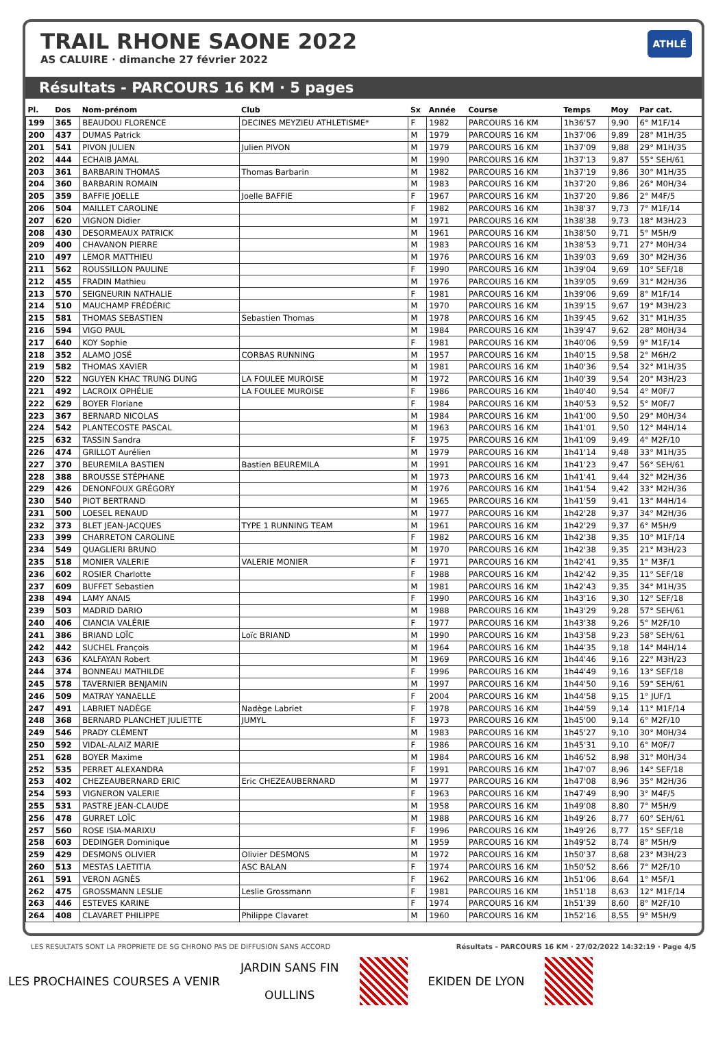TRAIL RHONE SAONE 2022
AS CALUIRE · dimanche 27 février 2022
ATHLÉ
Résultats - PARCOURS 16 KM · 5 pages
| Pl. | Dos | Nom-prénom | Club | Sx | Année | Course | Temps | Moy | Par cat. |
| --- | --- | --- | --- | --- | --- | --- | --- | --- | --- |
| 199 | 365 | BEAUDOU FLORENCE | DECINES MEYZIEU ATHLETISME* | F | 1982 | PARCOURS 16 KM | 1h36'57 | 9,90 | 6° M1F/14 |
| 200 | 437 | DUMAS Patrick | | M | 1979 | PARCOURS 16 KM | 1h37'06 | 9,89 | 28° M1H/35 |
| 201 | 541 | PIVON JULIEN | Julien PIVON | M | 1979 | PARCOURS 16 KM | 1h37'09 | 9,88 | 29° M1H/35 |
| 202 | 444 | ECHAIB JAMAL | | M | 1990 | PARCOURS 16 KM | 1h37'13 | 9,87 | 55° SEH/61 |
| 203 | 361 | BARBARIN THOMAS | Thomas Barbarin | M | 1982 | PARCOURS 16 KM | 1h37'19 | 9,86 | 30° M1H/35 |
| 204 | 360 | BARBARIN ROMAIN | | M | 1983 | PARCOURS 16 KM | 1h37'20 | 9,86 | 26° M0H/34 |
| 205 | 359 | BAFFIE JOELLE | Joelle BAFFIE | F | 1967 | PARCOURS 16 KM | 1h37'20 | 9,86 | 2° M4F/5 |
| 206 | 504 | MAILLET CAROLINE | | F | 1982 | PARCOURS 16 KM | 1h38'37 | 9,73 | 7° M1F/14 |
| 207 | 620 | VIGNON Didier | | M | 1971 | PARCOURS 16 KM | 1h38'38 | 9,73 | 18° M3H/23 |
| 208 | 430 | DESORMEAUX PATRICK | | M | 1961 | PARCOURS 16 KM | 1h38'50 | 9,71 | 5° M5H/9 |
| 209 | 400 | CHAVANON PIERRE | | M | 1983 | PARCOURS 16 KM | 1h38'53 | 9,71 | 27° M0H/34 |
| 210 | 497 | LEMOR MATTHIEU | | M | 1976 | PARCOURS 16 KM | 1h39'03 | 9,69 | 30° M2H/36 |
| 211 | 562 | ROUSSILLON PAULINE | | F | 1990 | PARCOURS 16 KM | 1h39'04 | 9,69 | 10° SEF/18 |
| 212 | 455 | FRADIN Mathieu | | M | 1976 | PARCOURS 16 KM | 1h39'05 | 9,69 | 31° M2H/36 |
| 213 | 570 | SEIGNEURIN NATHALIE | | F | 1981 | PARCOURS 16 KM | 1h39'06 | 9,69 | 8° M1F/14 |
| 214 | 510 | MAUCHAMP FRÉDÉRIC | | M | 1970 | PARCOURS 16 KM | 1h39'15 | 9,67 | 19° M3H/23 |
| 215 | 581 | THOMAS SEBASTIEN | Sebastien Thomas | M | 1978 | PARCOURS 16 KM | 1h39'45 | 9,62 | 31° M1H/35 |
| 216 | 594 | VIGO PAUL | | M | 1984 | PARCOURS 16 KM | 1h39'47 | 9,62 | 28° M0H/34 |
| 217 | 640 | KOY Sophie | | F | 1981 | PARCOURS 16 KM | 1h40'06 | 9,59 | 9° M1F/14 |
| 218 | 352 | ALAMO JOSÉ | CORBAS RUNNING | M | 1957 | PARCOURS 16 KM | 1h40'15 | 9,58 | 2° M6H/2 |
| 219 | 582 | THOMAS XAVIER | | M | 1981 | PARCOURS 16 KM | 1h40'36 | 9,54 | 32° M1H/35 |
| 220 | 522 | NGUYEN KHAC TRUNG DUNG | LA FOULEE MUROISE | M | 1972 | PARCOURS 16 KM | 1h40'39 | 9,54 | 20° M3H/23 |
| 221 | 492 | LACROIX OPHÉLIE | LA FOULEE MUROISE | F | 1986 | PARCOURS 16 KM | 1h40'40 | 9,54 | 4° M0F/7 |
| 222 | 629 | BOYER Floriane | | F | 1984 | PARCOURS 16 KM | 1h40'53 | 9,52 | 5° M0F/7 |
| 223 | 367 | BERNARD NICOLAS | | M | 1984 | PARCOURS 16 KM | 1h41'00 | 9,50 | 29° M0H/34 |
| 224 | 542 | PLANTECOSTE PASCAL | | M | 1963 | PARCOURS 16 KM | 1h41'01 | 9,50 | 12° M4H/14 |
| 225 | 632 | TASSIN Sandra | | F | 1975 | PARCOURS 16 KM | 1h41'09 | 9,49 | 4° M2F/10 |
| 226 | 474 | GRILLOT Aurélien | | M | 1979 | PARCOURS 16 KM | 1h41'14 | 9,48 | 33° M1H/35 |
| 227 | 370 | BEUREMILA BASTIEN | Bastien BEUREMILA | M | 1991 | PARCOURS 16 KM | 1h41'23 | 9,47 | 56° SEH/61 |
| 228 | 388 | BROUSSE STÉPHANE | | M | 1973 | PARCOURS 16 KM | 1h41'41 | 9,44 | 32° M2H/36 |
| 229 | 426 | DENONFOUX GRÉGORY | | M | 1976 | PARCOURS 16 KM | 1h41'54 | 9,42 | 33° M2H/36 |
| 230 | 540 | PIOT BERTRAND | | M | 1965 | PARCOURS 16 KM | 1h41'59 | 9,41 | 13° M4H/14 |
| 231 | 500 | LOESEL RENAUD | | M | 1977 | PARCOURS 16 KM | 1h42'28 | 9,37 | 34° M2H/36 |
| 232 | 373 | BLET JEAN-JACQUES | TYPE 1 RUNNING TEAM | M | 1961 | PARCOURS 16 KM | 1h42'29 | 9,37 | 6° M5H/9 |
| 233 | 399 | CHARRETON CAROLINE | | F | 1982 | PARCOURS 16 KM | 1h42'38 | 9,35 | 10° M1F/14 |
| 234 | 549 | QUAGLIERI BRUNO | | M | 1970 | PARCOURS 16 KM | 1h42'38 | 9,35 | 21° M3H/23 |
| 235 | 518 | MONIER VALERIE | VALERIE MONIER | F | 1971 | PARCOURS 16 KM | 1h42'41 | 9,35 | 1° M3F/1 |
| 236 | 602 | ROSIER Charlotte | | F | 1988 | PARCOURS 16 KM | 1h42'42 | 9,35 | 11° SEF/18 |
| 237 | 609 | BUFFET Sebastien | | M | 1981 | PARCOURS 16 KM | 1h42'43 | 9,35 | 34° M1H/35 |
| 238 | 494 | LAMY ANAIS | | F | 1990 | PARCOURS 16 KM | 1h43'16 | 9,30 | 12° SEF/18 |
| 239 | 503 | MADRID DARIO | | M | 1988 | PARCOURS 16 KM | 1h43'29 | 9,28 | 57° SEH/61 |
| 240 | 406 | CIANCIA VALÉRIE | | F | 1977 | PARCOURS 16 KM | 1h43'38 | 9,26 | 5° M2F/10 |
| 241 | 386 | BRIAND LOÏC | Loïc BRIAND | M | 1990 | PARCOURS 16 KM | 1h43'58 | 9,23 | 58° SEH/61 |
| 242 | 442 | SUCHEL François | | M | 1964 | PARCOURS 16 KM | 1h44'35 | 9,18 | 14° M4H/14 |
| 243 | 636 | KALFAYAN Robert | | M | 1969 | PARCOURS 16 KM | 1h44'46 | 9,16 | 22° M3H/23 |
| 244 | 374 | BONNEAU MATHILDE | | F | 1996 | PARCOURS 16 KM | 1h44'49 | 9,16 | 13° SEF/18 |
| 245 | 578 | TAVERNIER BENJAMIN | | M | 1997 | PARCOURS 16 KM | 1h44'50 | 9,16 | 59° SEH/61 |
| 246 | 509 | MATRAY YANAELLE | | F | 2004 | PARCOURS 16 KM | 1h44'58 | 9,15 | 1° JUF/1 |
| 247 | 491 | LABRIET NADÈGE | Nadège Labriet | F | 1978 | PARCOURS 16 KM | 1h44'59 | 9,14 | 11° M1F/14 |
| 248 | 368 | BERNARD PLANCHET JULIETTE | JUMYL | F | 1973 | PARCOURS 16 KM | 1h45'00 | 9,14 | 6° M2F/10 |
| 249 | 546 | PRADY CLÉMENT | | M | 1983 | PARCOURS 16 KM | 1h45'27 | 9,10 | 30° M0H/34 |
| 250 | 592 | VIDAL-ALAIZ MARIE | | F | 1986 | PARCOURS 16 KM | 1h45'31 | 9,10 | 6° M0F/7 |
| 251 | 628 | BOYER Maxime | | M | 1984 | PARCOURS 16 KM | 1h46'52 | 8,98 | 31° M0H/34 |
| 252 | 535 | PERRET ALEXANDRA | | F | 1991 | PARCOURS 16 KM | 1h47'07 | 8,96 | 14° SEF/18 |
| 253 | 402 | CHEZEAUBERNARD ERIC | Eric CHEZEAUBERNARD | M | 1977 | PARCOURS 16 KM | 1h47'08 | 8,96 | 35° M2H/36 |
| 254 | 593 | VIGNERON VALERIE | | F | 1963 | PARCOURS 16 KM | 1h47'49 | 8,90 | 3° M4F/5 |
| 255 | 531 | PASTRE JEAN-CLAUDE | | M | 1958 | PARCOURS 16 KM | 1h49'08 | 8,80 | 7° M5H/9 |
| 256 | 478 | GURRET LOÏC | | M | 1988 | PARCOURS 16 KM | 1h49'26 | 8,77 | 60° SEH/61 |
| 257 | 560 | ROSE ISIA-MARIXU | | F | 1996 | PARCOURS 16 KM | 1h49'26 | 8,77 | 15° SEF/18 |
| 258 | 603 | DEDINGER Dominique | | M | 1959 | PARCOURS 16 KM | 1h49'52 | 8,74 | 8° M5H/9 |
| 259 | 429 | DESMONS OLIVIER | Olivier DESMONS | M | 1972 | PARCOURS 16 KM | 1h50'37 | 8,68 | 23° M3H/23 |
| 260 | 513 | MESTAS LAETITIA | ASC BALAN | F | 1974 | PARCOURS 16 KM | 1h50'52 | 8,66 | 7° M2F/10 |
| 261 | 591 | VERON AGNÈS | | F | 1962 | PARCOURS 16 KM | 1h51'06 | 8,64 | 1° M5F/1 |
| 262 | 475 | GROSSMANN LESLIE | Leslie Grossmann | F | 1981 | PARCOURS 16 KM | 1h51'18 | 8,63 | 12° M1F/14 |
| 263 | 446 | ESTEVES KARINE | | F | 1974 | PARCOURS 16 KM | 1h51'39 | 8,60 | 8° M2F/10 |
| 264 | 408 | CLAVARET PHILIPPE | Philippe Clavaret | M | 1960 | PARCOURS 16 KM | 1h52'16 | 8,55 | 9° M5H/9 |
LES RESULTATS SONT LA PROPRIETE DE SG CHRONO PAS DE DIFFUSION SANS ACCORD Résultats - PARCOURS 16 KM · 27/02/2022 14:32:19 · Page 4/5
LES PROCHAINES COURSES A VENIR JARDIN SANS FIN
OULLINS
EKIDEN DE LYON